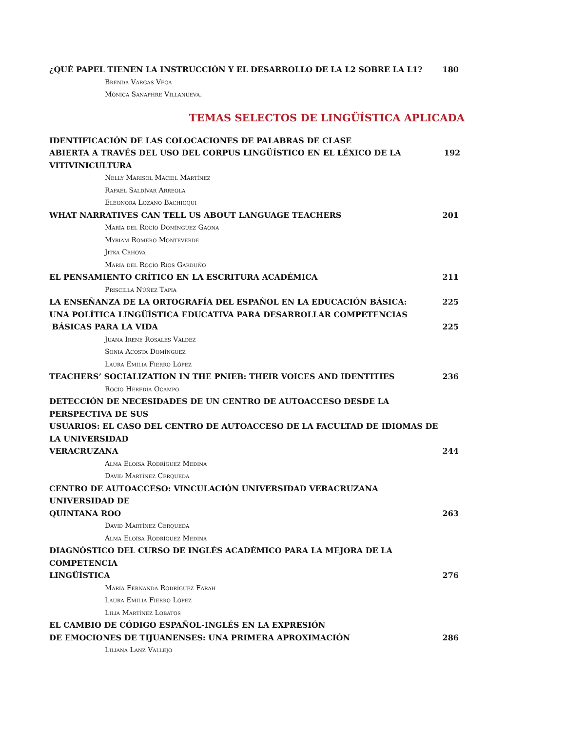¿QUÉ PAPEL TIENEN LA INSTRUCCIÓN Y EL DESARROLLO DE LA L2 SOBRE LA L1? 180
Brenda Vargas Vega
Mónica Sanaphre Villanueva.
TEMAS SELECTOS DE LINGÜÍSTICA APLICADA
IDENTIFICACIÓN DE LAS COLOCACIONES DE PALABRAS DE CLASE
ABIERTA A TRAVÉS DEL USO DEL CORPUS LINGÜÍSTICO EN EL LÉXICO DE LA VITIVINICULTURA 192
Nelly Marisol Maciel Martínez
Rafael Saldívar Arreola
Eleonora Lozano Bachioqui
WHAT NARRATIVES CAN TELL US ABOUT LANGUAGE TEACHERS 201
María del Rocío Domínguez Gaona
Myriam Romero Monteverde
Jitka Crhová
María del Rocío Ríos Garduño
EL PENSAMIENTO CRÍTICO EN LA ESCRITURA ACADÉMICA 211
Priscilla Núñez Tapia
LA ENSEÑANZA DE LA ORTOGRAFÍA DEL ESPAÑOL EN LA EDUCACIÓN BÁSICA: 225
UNA POLÍTICA LINGÜÍSTICA EDUCATIVA PARA DESARROLLAR COMPETENCIAS
BÁSICAS PARA LA VIDA 225
Juana Irene Rosales Valdez
Sonia Acosta Domínguez
Laura Emilia Fierro López
TEACHERS’ SOCIALIZATION IN THE PNIEB: THEIR VOICES AND IDENTITIES 236
Rocío Heredia Ocampo
DETECCIÓN DE NECESIDADES DE UN CENTRO DE AUTOACCESO DESDE LA PERSPECTIVA DE SUS
USUARIOS: EL CASO DEL CENTRO DE AUTOACCESO DE LA FACULTAD DE IDIOMAS DE LA UNIVERSIDAD
VERACRUZANA 244
Alma Eloisa Rodríguez Medina
David Martínez Cerqueda
CENTRO DE AUTOACCESO: VINCULACIÓN UNIVERSIDAD VERACRUZANA UNIVERSIDAD DE
QUINTANA ROO 263
David Martínez Cerqueda
Alma Eloísa Rodríguez Medina
DIAGNÓSTICO DEL CURSO DE INGLÉS ACADÉMICO PARA LA MEJORA DE LA COMPETENCIA
LINGÜÍSTICA 276
María Fernanda Rodríguez Farah
Laura Emilia Fierro López
Lilia Martínez Lobatos
EL CAMBIO DE CÓDIGO ESPAÑOL-INGLÉS EN LA EXPRESIÓN
DE EMOCIONES DE TIJUANENSES: UNA PRIMERA APROXIMACIÓN 286
Liliana Lanz Vallejo